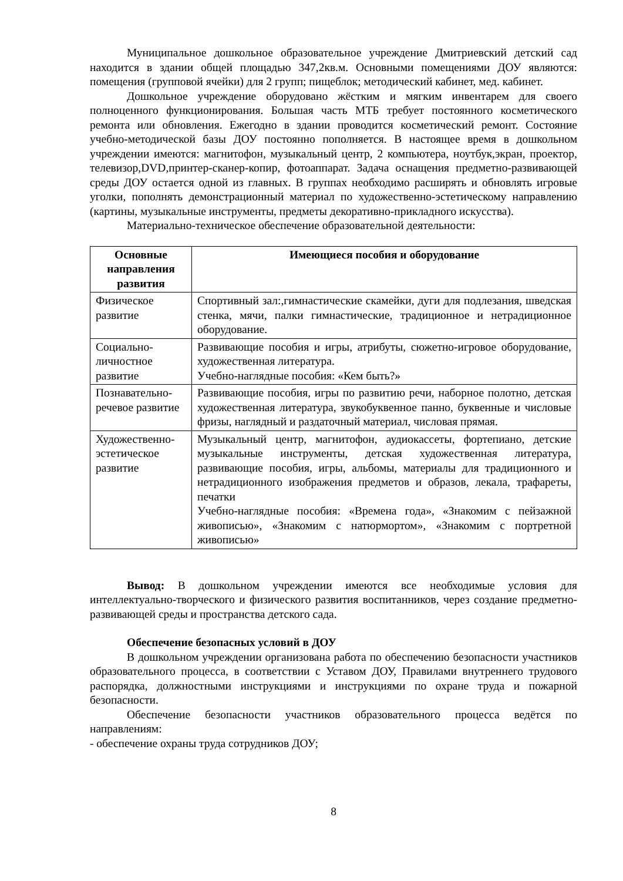Муниципальное дошкольное образовательное учреждение Дмитриевский детский сад находится в здании общей площадью 347,2кв.м. Основными помещениями ДОУ являются: помещения (групповой ячейки) для 2 групп; пищеблок; методический кабинет, мед. кабинет.
Дошкольное учреждение оборудовано жёстким и мягким инвентарем для своего полноценного функционирования. Большая часть МТБ требует постоянного косметического ремонта или обновления. Ежегодно в здании проводится косметический ремонт. Состояние учебно-методической базы ДОУ постоянно пополняется. В настоящее время в дошкольном учреждении имеются: магнитофон, музыкальный центр, 2 компьютера, ноутбук,экран, проектор, телевизор,DVD,принтер-сканер-копир, фотоаппарат. Задача оснащения предметно-развивающей среды ДОУ остается одной из главных. В группах необходимо расширять и обновлять игровые уголки, пополнять демонстрационный материал по художественно-эстетическому направлению (картины, музыкальные инструменты, предметы декоративно-прикладного искусства).
Материально-техническое обеспечение образовательной деятельности:
| Основные направления развития | Имеющиеся пособия и оборудование |
| --- | --- |
| Физическое развитие | Спортивный зал:,гимнастические скамейки, дуги для подлезания, шведская стенка, мячи, палки гимнастические, традиционное и нетрадиционное оборудование. |
| Социально-личностное развитие | Развивающие пособия и игры, атрибуты, сюжетно-игровое оборудование, художественная литература. Учебно-наглядные пособия: «Кем быть?» |
| Познавательно-речевое развитие | Развивающие пособия, игры по развитию речи, наборное полотно, детская художественная литература, звукобуквенное панно, буквенные и числовые фризы, наглядный и раздаточный материал, числовая прямая. |
| Художественно-эстетическое развитие | Музыкальный центр, магнитофон, аудиокассеты, фортепиано, детские музыкальные инструменты, детская художественная литература, развивающие пособия, игры, альбомы, материалы для традиционного и нетрадиционного изображения предметов и образов, лекала, трафареты, печатки Учебно-наглядные пособия: «Времена года», «Знакомим с пейзажной живописью», «Знакомим с натюрмортом», «Знакомим с портретной живописью» |
Вывод: В дошкольном учреждении имеются все необходимые условия для интеллектуально-творческого и физического развития воспитанников, через создание предметно-развивающей среды и пространства детского сада.
Обеспечение безопасных условий в ДОУ
В дошкольном учреждении организована работа по обеспечению безопасности участников образовательного процесса, в соответствии с Уставом ДОУ, Правилами внутреннего трудового распорядка, должностными инструкциями и инструкциями по охране труда и пожарной безопасности.
Обеспечение безопасности участников образовательного процесса ведётся по направлениям:
- обеспечение охраны труда сотрудников ДОУ;
8